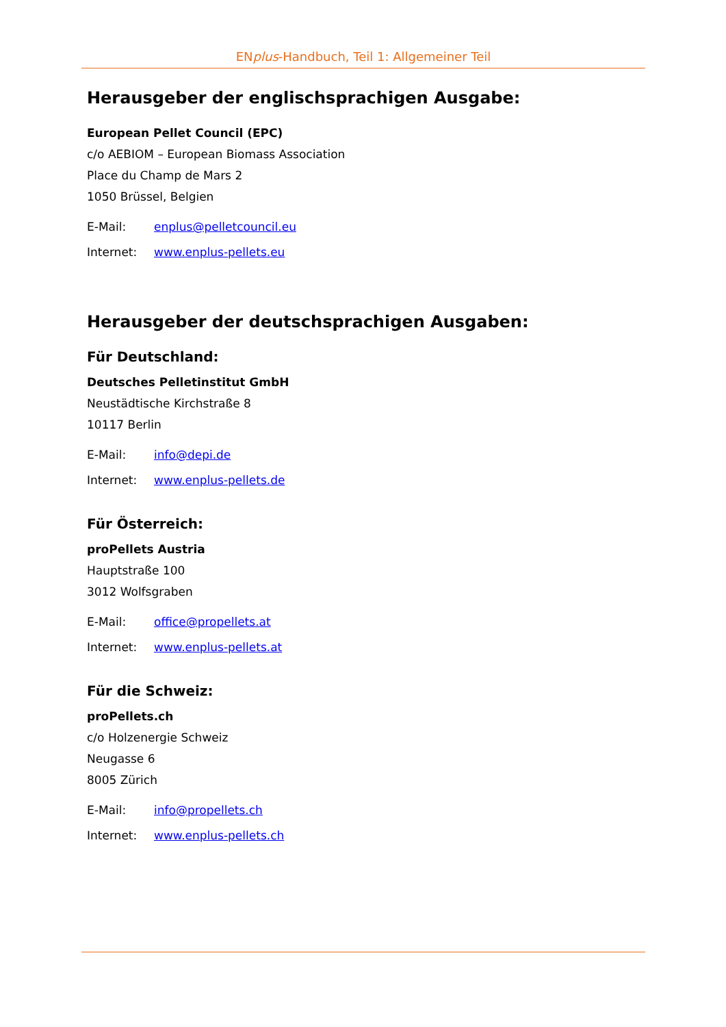ENplus-Handbuch, Teil 1: Allgemeiner Teil
Herausgeber der englischsprachigen Ausgabe:
European Pellet Council (EPC)
c/o AEBIOM – European Biomass Association
Place du Champ de Mars 2
1050 Brüssel, Belgien
| E-Mail: | enplus@pelletcouncil.eu |
| Internet: | www.enplus-pellets.eu |
Herausgeber der deutschsprachigen Ausgaben:
Für Deutschland:
Deutsches Pelletinstitut GmbH
Neustädtische Kirchstraße 8
10117 Berlin
| E-Mail: | info@depi.de |
| Internet: | www.enplus-pellets.de |
Für Österreich:
proPellets Austria
Hauptstraße 100
3012 Wolfsgraben
| E-Mail: | office@propellets.at |
| Internet: | www.enplus-pellets.at |
Für die Schweiz:
proPellets.ch
c/o Holzenergie Schweiz
Neugasse 6
8005 Zürich
| E-Mail: | info@propellets.ch |
| Internet: | www.enplus-pellets.ch |